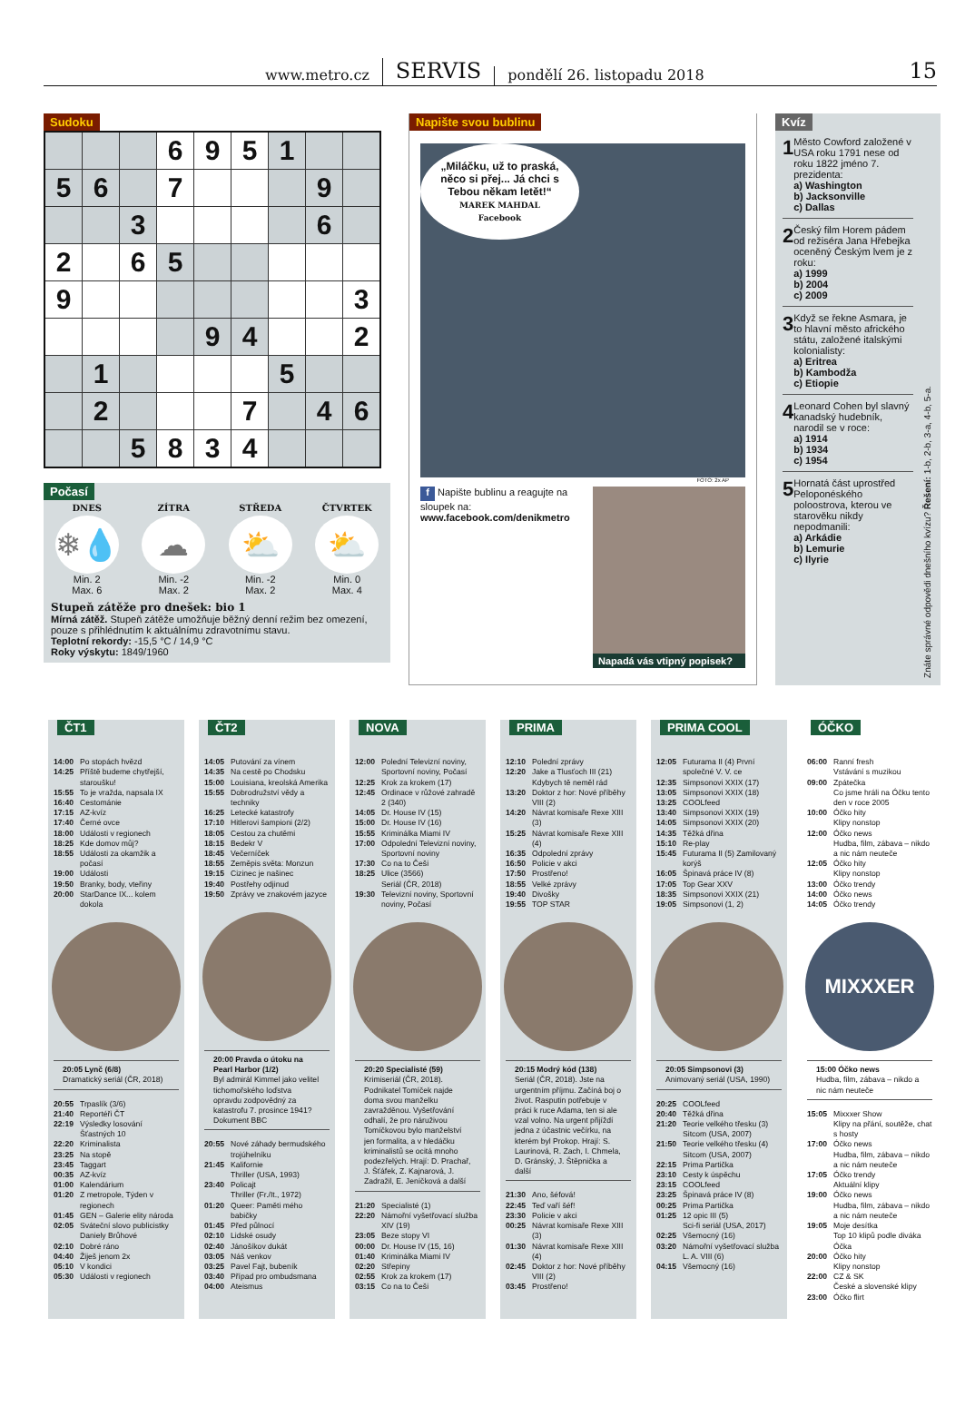www.metro.cz SERVIS pondělí 26. listopadu 2018 15
Sudoku
| | | | 6 | 9 | 5 | 1 | | |
| 5 | 6 | | 7 | | | | 9 | |
| | | 3 | | | | | 6 | |
| 2 | | 6 | 5 | | | | | |
| 9 | | | | | | | | 3 |
| | | | | 9 | 4 | | | 2 |
| | 1 | | | | | 5 | | |
| | 2 | | | | 7 | | 4 | 6 |
| | | 5 | 8 | 3 | 4 | | | |
Počasí
DNES
❄💧
Min. 2
Max. 6
ZÍTRA
☁
Min. -2
Max. 2
STŘEDA
⛅
Min. -2
Max. 2
ČTVRTEK
⛅
Min. 0
Max. 4
Stupeň zátěže pro dnešek: bio 1
Mírná zátěž. Stupeň zátěže umožňuje běžný denní režim bez omezení, pouze s přihlédnutím k aktuálnímu zdravotnímu stavu.
Teplotní rekordy: -15,5 °C / 14,9 °C
Roky výskytu: 1849/1960
Napište svou bublinu
„Miláčku, už to praská, něco si přej... Já chci s Tebou někam letět!“
MAREK MAHDAL
Facebook
FOTO: 2x AP
f Napište bublinu a reagujte na sloupek na:
www.facebook.com/denikmetro
Napadá vás vtipný popisek?
Kvíz
1
Město Cowford založené v USA roku 1791 nese od roku 1822 jméno 7. prezidenta:
a) Washington
b) Jacksonville
c) Dallas
2
Český film Horem pádem od režiséra Jana Hřebejka oceněný Českým lvem je z roku:
a) 1999
b) 2004
c) 2009
3
Když se řekne Asmara, je to hlavní město afrického státu, založené italskými kolonialisty:
a) Eritrea
b) Kambodža
c) Etiopie
4
Leonard Cohen byl slavný kanadský hudebník, narodil se v roce:
a) 1914
b) 1934
c) 1954
5
Hornatá část uprostřed Peloponéského poloostrova, kterou ve starověku nikdy nepodmanili:
a) Arkádie
b) Lemurie
c) Ilyrie
Znáte správné odpovědi dnešního kvízu? Řešení: 1-b, 2-b, 3-a, 4-b, 5-a.
ČT1
14:00 Po stopách hvězd
14:25 Příště budeme chytřejší, staroušku!
15:55 To je vražda, napsala IX
16:40 Cestománie
17:15 AZ-kvíz
17:40 Černé ovce
18:00 Události v regionech
18:25 Kde domov můj?
18:55 Události za okamžik a počasí
19:00 Události
19:50 Branky, body, vteřiny
20:00 StarDance IX... kolem dokola
20:05 Lynč (6/8)
Dramatický seriál (ČR, 2018)
20:55 Trpaslík (3/6)
21:40 Reportéři ČT
22:19 Výsledky losování Šťastných 10
22:20 Kriminalista
23:25 Na stopě
23:45 Taggart
00:35 AZ-kvíz
01:00 Kalendárium
01:20 Z metropole, Týden v regionech
01:45 GEN – Galerie elity národa
02:05 Sváteční slovo publicistky Daniely Brůhové
02:10 Dobré ráno
04:40 Žiješ jenom 2x
05:10 V kondici
05:30 Události v regionech
ČT2
14:05 Putování za vínem
14:35 Na cestě po Chodsku
15:00 Louisiana, kreolská Amerika
15:55 Dobrodružství vědy a techniky
16:25 Letecké katastrofy
17:10 Hitlerovi šampioni (2/2)
18:05 Cestou za chutěmi
18:15 Bedekr V
18:45 Večerníček
18:55 Zeměpis světa: Monzun
19:15 Cizinec je našinec
19:40 Postřehy odjinud
19:50 Zprávy ve znakovém jazyce
20:00 Pravda o útoku na Pearl Harbor (1/2)
Byl admirál Kimmel jako velitel tichomořského loďstva opravdu zodpovědný za katastrofu 7. prosince 1941? Dokument BBC
20:55 Nové záhady bermudského trojúhelníku
21:45 Kalifornie
Thriller (USA, 1993)
23:40 Policajt
Thriller (Fr./It., 1972)
01:20 Queer: Paměti mého babičky
01:45 Před půlnocí
02:10 Lidské osudy
02:40 Jánošíkov dukát
03:05 Náš venkov
03:25 Pavel Fajt, bubeník
03:40 Případ pro ombudsmana
04:00 Ateismus
NOVA
12:00 Polední Televizní noviny, Sportovní noviny, Počasí
12:25 Krok za krokem (17)
12:45 Ordinace v růžové zahradě 2 (340)
14:05 Dr. House IV (15)
15:00 Dr. House IV (16)
15:55 Kriminálka Miami IV
17:00 Odpolední Televizní noviny, Sportovní noviny
17:30 Co na to Češi
18:25 Ulice (3566)
Seriál (ČR, 2018)
19:30 Televizní noviny, Sportovní noviny, Počasí
20:20 Specialisté (59)
Krimiseriál (ČR, 2018). Podnikatel Tomíček najde doma svou manželku zavražděnou. Vyšetřování odhalí, že pro náruživou Tomíčkovou bylo manželství jen formalita, a v hledáčku kriminalistů se ocitá mnoho podezřelých. Hrají: D. Prachař, J. Šťáfek, Z. Kajnarová, J. Zadražil, E. Jeníčková a další
21:20 Specialisté (1)
22:20 Námořní vyšetřovací služba XIV (19)
23:05 Beze stopy VI
00:00 Dr. House IV (15, 16)
01:40 Kriminálka Miami IV
02:20 Střepiny
02:55 Krok za krokem (17)
03:15 Co na to Češi
PRIMA
12:10 Polední zprávy
12:20 Jake a Tlusťoch III (21) Kdybych tě neměl rád
13:20 Doktor z hor: Nové příběhy VIII (2)
14:20 Návrat komisaře Rexe XIII (3)
15:25 Návrat komisaře Rexe XIII (4)
16:35 Odpolední zprávy
16:50 Policie v akci
17:50 Prostřeno!
18:55 Velké zprávy
19:40 Divošky
19:55 TOP STAR
20:15 Modrý kód (138)
Seriál (ČR, 2018). Jste na urgentním příjmu. Začíná boj o život. Rasputin potřebuje v práci k ruce Adama, ten si ale vzal volno. Na urgent přijíždí jedna z účastnic večírku, na kterém byl Prokop. Hrají: S. Laurinová, R. Zach, I. Chmela, D. Gránský, J. Štěpnička a další
21:30 Ano, šéfová!
22:45 Teď vaří šéf!
23:30 Policie v akci
00:25 Návrat komisaře Rexe XIII (3)
01:30 Návrat komisaře Rexe XIII (4)
02:45 Doktor z hor: Nové příběhy VIII (2)
03:45 Prostřeno!
PRIMA COOL
12:05 Futurama II (4) První společné V. V. ce
12:35 Simpsonovi XXIX (17)
13:05 Simpsonovi XXIX (18)
13:25 COOLfeed
13:40 Simpsonovi XXIX (19)
14:05 Simpsonovi XXIX (20)
14:35 Těžká dřina
15:10 Re-play
15:45 Futurama II (5) Zamilovaný korýš
16:05 Špinavá práce IV (8)
17:05 Top Gear XXV
18:35 Simpsonovi XXIX (21)
19:05 Simpsonovi (1, 2)
20:05 Simpsonovi (3)
Animovaný seriál (USA, 1990)
20:25 COOLfeed
20:40 Těžká dřina
21:20 Teorie velkého třesku (3)
Sitcom (USA, 2007)
21:50 Teorie velkého třesku (4)
Sitcom (USA, 2007)
22:15 Prima Partička
23:10 Cesty k úspěchu
23:15 COOLfeed
23:25 Špinavá práce IV (8)
00:25 Prima Partička
01:25 12 opic III (5)
Sci-fi seriál (USA, 2017)
02:25 Všemocný (16)
03:20 Námořní vyšetřovací služba L. A. VIII (6)
04:15 Všemocný (16)
ÓČKO
06:00 Ranní fresh
Vstávání s muzikou
09:00 Zpátečka
Co jsme hráli na Óčku tento den v roce 2005
10:00 Óčko hity
Klipy nonstop
12:00 Óčko news
Hudba, film, zábava – nikdo a nic nám neuteče
12:05 Óčko hity
Klipy nonstop
13:00 Óčko trendy
14:00 Óčko news
14:05 Óčko trendy
MIXXXER
15:00 Óčko news
Hudba, film, zábava – nikdo a nic nám neuteče
15:05 Mixxxer Show
Klipy na přání, soutěže, chat s hosty
17:00 Óčko news
Hudba, film, zábava – nikdo a nic nám neuteče
17:05 Óčko trendy
Aktuální klipy
19:00 Óčko news
Hudba, film, zábava – nikdo a nic nám neuteče
19:05 Moje desítka
Top 10 klipů podle diváka Óčka
20:00 Óčko hity
Klipy nonstop
22:00 CZ & SK
České a slovenské klipy
23:00 Óčko flirt